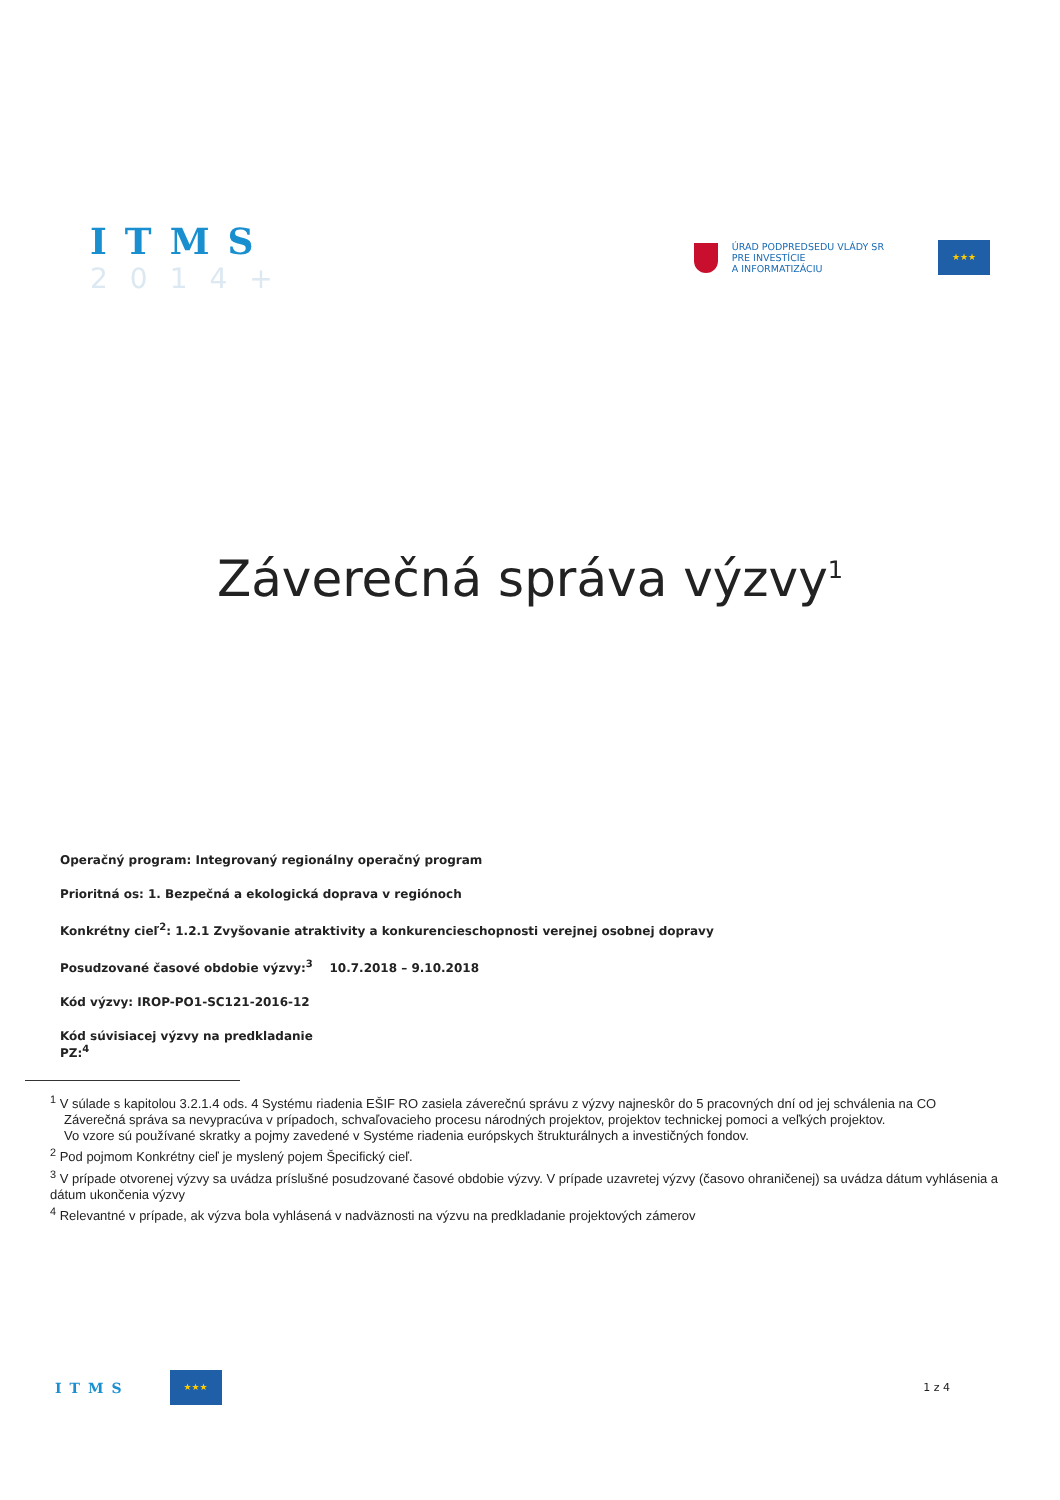ITMS
2014+
ÚRAD PODPREDSEDU VLÁDY SR
PRE INVESTÍCIE
A INFORMATIZÁCIU
★★★
Záverečná správa výzvy<sup>1</sup>
Operačný program: Integrovaný regionálny operačný program
Prioritná os: 1. Bezpečná a ekologická doprava v regiónoch
Konkrétny cieľ<sup>2</sup>: 1.2.1 Zvyšovanie atraktivity a konkurencieschopnosti verejnej osobnej dopravy
Posudzované časové obdobie výzvy:<sup>3</sup> 10.7.2018 – 9.10.2018
Kód výzvy: IROP-PO1-SC121-2016-12
Kód súvisiacej výzvy na predkladanie
PZ:<sup>4</sup>
<sup>1</sup> V súlade s kapitolou 3.2.1.4 ods. 4 Systému riadenia EŠIF RO zasiela záverečnú správu z výzvy najneskôr do 5 pracovných dní od jej schválenia na CO
Záverečná správa sa nevypracúva v prípadoch, schvaľovacieho procesu národných projektov, projektov technickej pomoci a veľkých projektov.
Vo vzore sú používané skratky a pojmy zavedené v Systéme riadenia európskych štrukturálnych a investičných fondov.
<sup>2</sup> Pod pojmom Konkrétny cieľ je myslený pojem Špecifický cieľ.
<sup>3</sup> V prípade otvorenej výzvy sa uvádza príslušné posudzované časové obdobie výzvy. V prípade uzavretej výzvy (časovo ohraničenej) sa uvádza dátum vyhlásenia a dátum ukončenia výzvy
<sup>4</sup> Relevantné v prípade, ak výzva bola vyhlásená v nadväznosti na výzvu na predkladanie projektových zámerov
ITMS
★★★
1 z 4